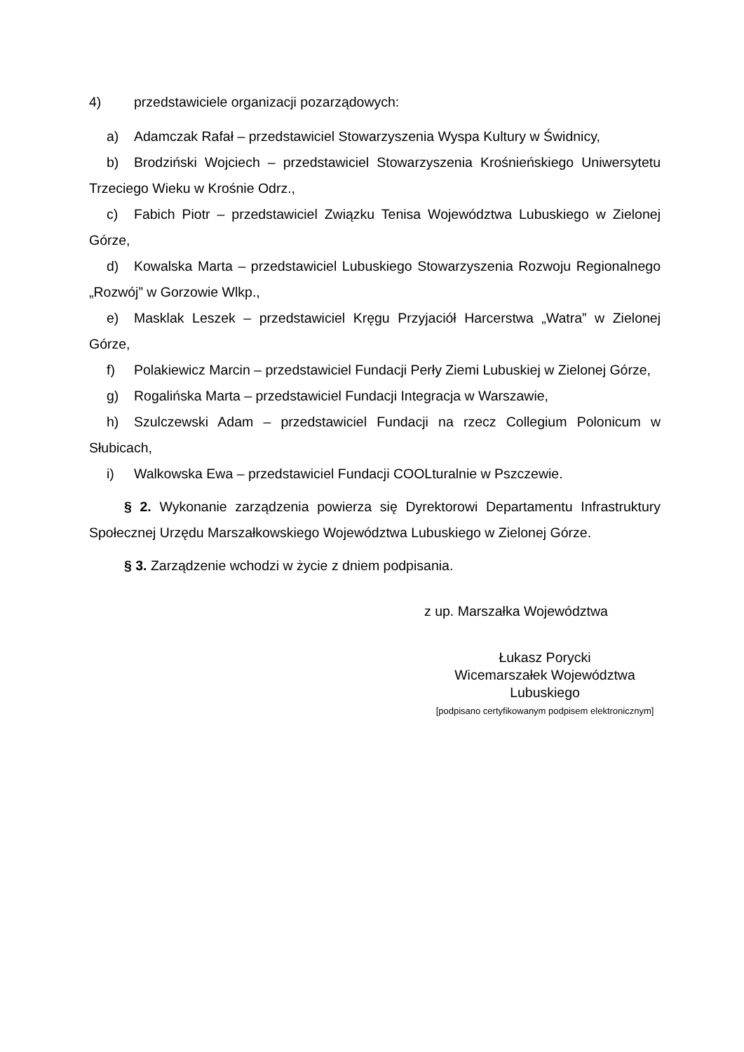4) przedstawiciele organizacji pozarządowych:
a) Adamczak Rafał – przedstawiciel Stowarzyszenia Wyspa Kultury w Świdnicy,
b) Brodziński Wojciech – przedstawiciel Stowarzyszenia Krośnieńskiego Uniwersytetu Trzeciego Wieku w Krośnie Odrz.,
c) Fabich Piotr – przedstawiciel Związku Tenisa Województwa Lubuskiego w Zielonej Górze,
d) Kowalska Marta – przedstawiciel Lubuskiego Stowarzyszenia Rozwoju Regionalnego „Rozwój” w Gorzowie Wlkp.,
e) Masklak Leszek – przedstawiciel Kręgu Przyjaciół Harcerstwa „Watra” w Zielonej Górze,
f) Polakiewicz Marcin – przedstawiciel Fundacji Perły Ziemi Lubuskiej w Zielonej Górze,
g) Rogalińska Marta – przedstawiciel Fundacji Integracja w Warszawie,
h) Szulczewski Adam – przedstawiciel Fundacji na rzecz Collegium Polonicum w Słubicach,
i) Walkowska Ewa – przedstawiciel Fundacji COOLturalnie w Pszczewie.
§ 2. Wykonanie zarządzenia powierza się Dyrektorowi Departamentu Infrastruktury Społecznej Urzędu Marszałkowskiego Województwa Lubuskiego w Zielonej Górze.
§ 3. Zarządzenie wchodzi w życie z dniem podpisania.
z up. Marszałka Województwa
Łukasz Porycki
Wicemarszałek Województwa
Lubuskiego
[podpisano certyfikowanym podpisem elektronicznym]